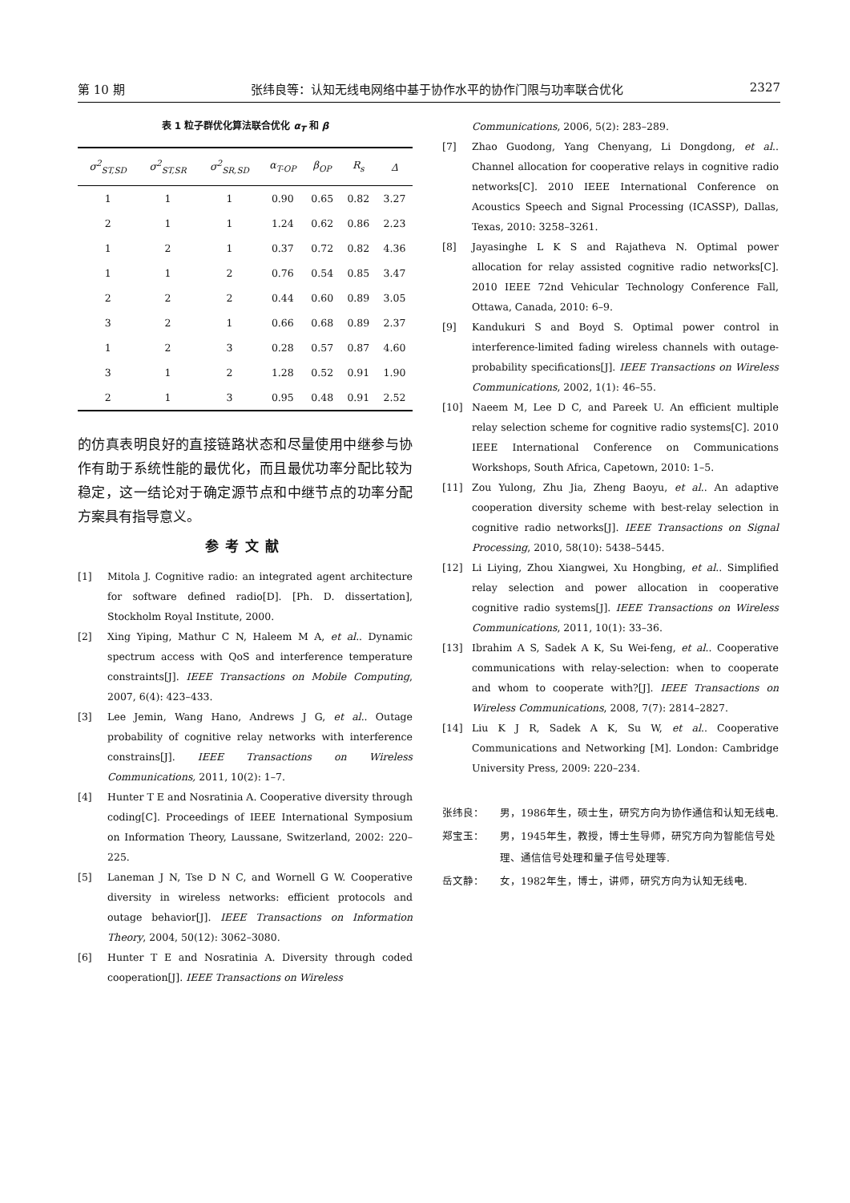第 10 期 张纬良等：认知无线电网络中基于协作水平的协作门限与功率联合优化 2327
表 1 粒子群优化算法联合优化 α<sub>T</sub> 和 β
| σ<sup>2</sup><sub>ST,SD</sub> | σ<sup>2</sup><sub>ST,SR</sub> | σ<sup>2</sup><sub>SR,SD</sub> | α<sub>T-OP</sub> | β<sub>OP</sub> | R<sub>s</sub> | Δ |
| --- | --- | --- | --- | --- | --- | --- |
| 1 | 1 | 1 | 0.90 | 0.65 | 0.82 | 3.27 |
| 2 | 1 | 1 | 1.24 | 0.62 | 0.86 | 2.23 |
| 1 | 2 | 1 | 0.37 | 0.72 | 0.82 | 4.36 |
| 1 | 1 | 2 | 0.76 | 0.54 | 0.85 | 3.47 |
| 2 | 2 | 2 | 0.44 | 0.60 | 0.89 | 3.05 |
| 3 | 2 | 1 | 0.66 | 0.68 | 0.89 | 2.37 |
| 1 | 2 | 3 | 0.28 | 0.57 | 0.87 | 4.60 |
| 3 | 1 | 2 | 1.28 | 0.52 | 0.91 | 1.90 |
| 2 | 1 | 3 | 0.95 | 0.48 | 0.91 | 2.52 |
的仿真表明良好的直接链路状态和尽量使用中继参与协作有助于系统性能的最优化，而且最优功率分配比较为稳定，这一结论对于确定源节点和中继节点的功率分配方案具有指导意义。
参考文献
[1] Mitola J. Cognitive radio: an integrated agent architecture for software defined radio[D]. [Ph. D. dissertation], Stockholm Royal Institute, 2000.
[2] Xing Yiping, Mathur C N, Haleem M A, et al.. Dynamic spectrum access with QoS and interference temperature constraints[J]. IEEE Transactions on Mobile Computing, 2007, 6(4): 423–433.
[3] Lee Jemin, Wang Hano, Andrews J G, et al.. Outage probability of cognitive relay networks with interference constrains[J]. IEEE Transactions on Wireless Communications, 2011, 10(2): 1–7.
[4] Hunter T E and Nosratinia A. Cooperative diversity through coding[C]. Proceedings of IEEE International Symposium on Information Theory, Laussane, Switzerland, 2002: 220–225.
[5] Laneman J N, Tse D N C, and Wornell G W. Cooperative diversity in wireless networks: efficient protocols and outage behavior[J]. IEEE Transactions on Information Theory, 2004, 50(12): 3062–3080.
[6] Hunter T E and Nosratinia A. Diversity through coded cooperation[J]. IEEE Transactions on Wireless
Communications, 2006, 5(2): 283–289.
[7] Zhao Guodong, Yang Chenyang, Li Dongdong, et al.. Channel allocation for cooperative relays in cognitive radio networks[C]. 2010 IEEE International Conference on Acoustics Speech and Signal Processing (ICASSP), Dallas, Texas, 2010: 3258–3261.
[8] Jayasinghe L K S and Rajatheva N. Optimal power allocation for relay assisted cognitive radio networks[C]. 2010 IEEE 72nd Vehicular Technology Conference Fall, Ottawa, Canada, 2010: 6–9.
[9] Kandukuri S and Boyd S. Optimal power control in interference-limited fading wireless channels with outage-probability specifications[J]. IEEE Transactions on Wireless Communications, 2002, 1(1): 46–55.
[10] Naeem M, Lee D C, and Pareek U. An efficient multiple relay selection scheme for cognitive radio systems[C]. 2010 IEEE International Conference on Communications Workshops, South Africa, Capetown, 2010: 1–5.
[11] Zou Yulong, Zhu Jia, Zheng Baoyu, et al.. An adaptive cooperation diversity scheme with best-relay selection in cognitive radio networks[J]. IEEE Transactions on Signal Processing, 2010, 58(10): 5438–5445.
[12] Li Liying, Zhou Xiangwei, Xu Hongbing, et al.. Simplified relay selection and power allocation in cooperative cognitive radio systems[J]. IEEE Transactions on Wireless Communications, 2011, 10(1): 33–36.
[13] Ibrahim A S, Sadek A K, Su Wei-feng, et al.. Cooperative communications with relay-selection: when to cooperate and whom to cooperate with?[J]. IEEE Transactions on Wireless Communications, 2008, 7(7): 2814–2827.
[14] Liu K J R, Sadek A K, Su W, et al.. Cooperative Communications and Networking [M]. London: Cambridge University Press, 2009: 220–234.
张纬良： 男，1986年生，硕士生，研究方向为协作通信和认知无线电.
郑宝玉： 男，1945年生，教授，博士生导师，研究方向为智能信号处理、通信信号处理和量子信号处理等.
岳文静： 女，1982年生，博士，讲师，研究方向为认知无线电.